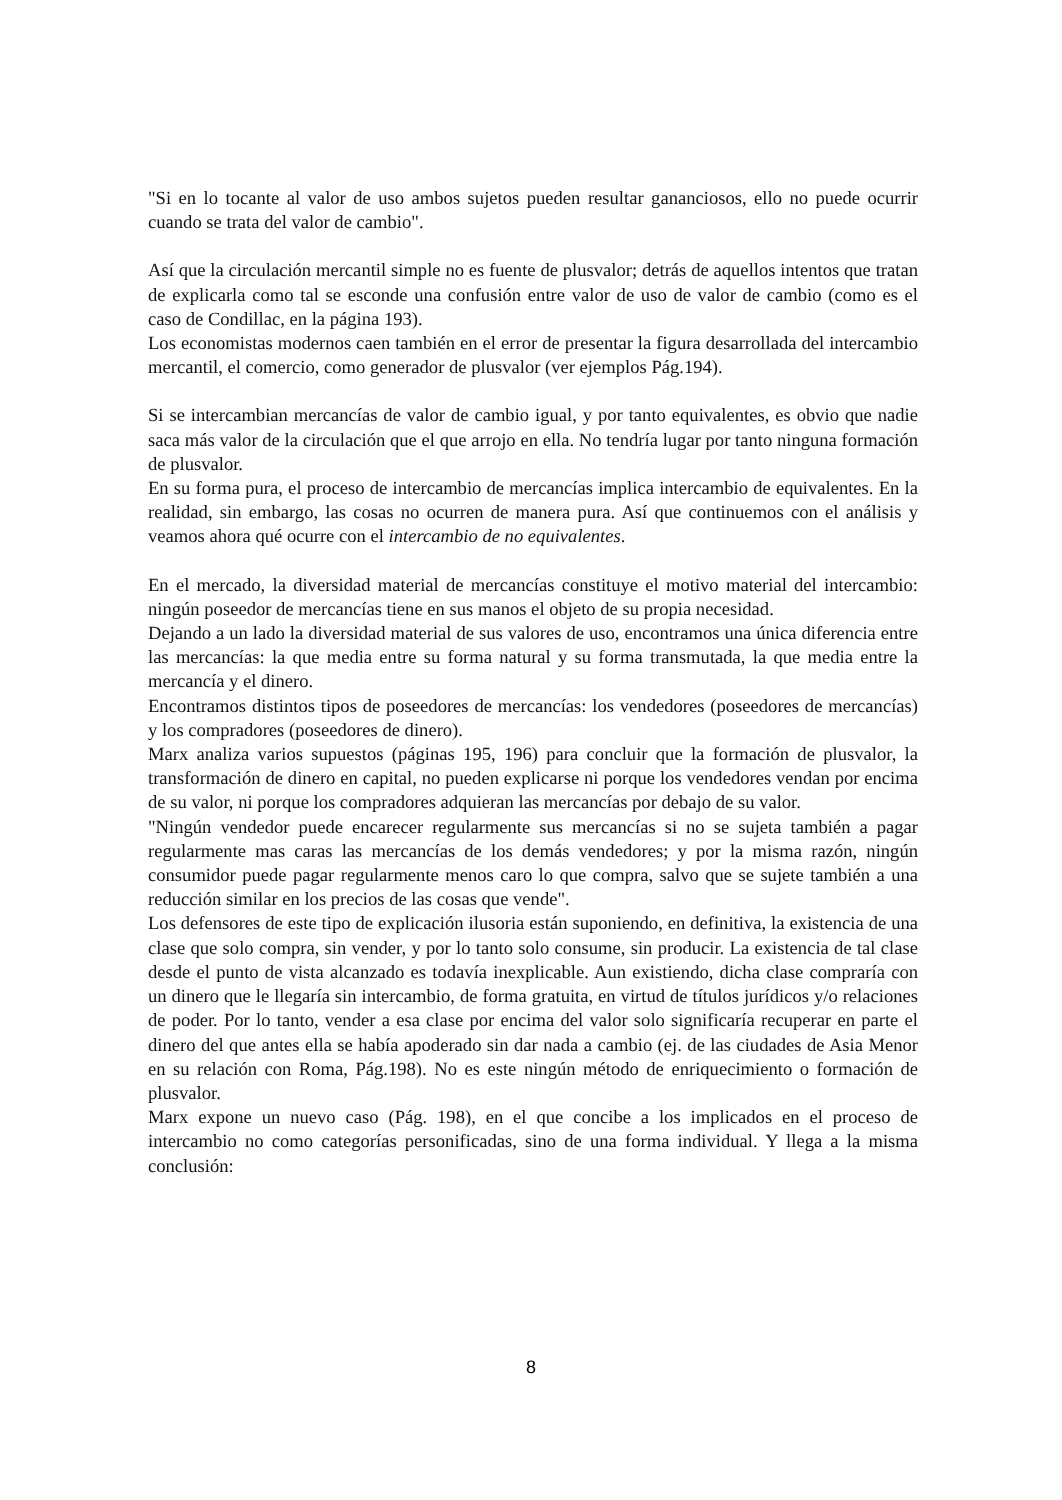"Si en lo tocante al valor de uso ambos sujetos pueden resultar gananciosos, ello no puede ocurrir cuando se trata del valor de cambio".
Así que la circulación mercantil simple no es fuente de plusvalor; detrás de aquellos intentos que tratan de explicarla como tal se esconde una confusión entre valor de uso de valor de cambio (como es el caso de Condillac, en la página 193).
Los economistas modernos caen también en el error de presentar la figura desarrollada del intercambio mercantil, el comercio, como generador de plusvalor (ver ejemplos Pág.194).
Si se intercambian mercancías de valor de cambio igual, y por tanto equivalentes, es obvio que nadie saca más valor de la circulación que el que arrojo en ella. No tendría lugar por tanto ninguna formación de plusvalor.
En su forma pura, el proceso de intercambio de mercancías implica intercambio de equivalentes. En la realidad, sin embargo, las cosas no ocurren de manera pura. Así que continuemos con el análisis y veamos ahora qué ocurre con el intercambio de no equivalentes.
En el mercado, la diversidad material de mercancías constituye el motivo material del intercambio: ningún poseedor de mercancías tiene en sus manos el objeto de su propia necesidad.
Dejando a un lado la diversidad material de sus valores de uso, encontramos una única diferencia entre las mercancías: la que media entre su forma natural y su forma transmutada, la que media entre la mercancía y el dinero.
Encontramos distintos tipos de poseedores de mercancías: los vendedores (poseedores de mercancías) y los compradores (poseedores de dinero).
Marx analiza varios supuestos (páginas 195, 196) para concluir que la formación de plusvalor, la transformación de dinero en capital, no pueden explicarse ni porque los vendedores vendan por encima de su valor, ni porque los compradores adquieran las mercancías por debajo de su valor.
"Ningún vendedor puede encarecer regularmente sus mercancías si no se sujeta también a pagar regularmente mas caras las mercancías de los demás vendedores; y por la misma razón, ningún consumidor puede pagar regularmente menos caro lo que compra, salvo que se sujete también a una reducción similar en los precios de las cosas que vende".
Los defensores de este tipo de explicación ilusoria están suponiendo, en definitiva, la existencia de una clase que solo compra, sin vender, y por lo tanto solo consume, sin producir. La existencia de tal clase desde el punto de vista alcanzado es todavía inexplicable. Aun existiendo, dicha clase compraría con un dinero que le llegaría sin intercambio, de forma gratuita, en virtud de títulos jurídicos y/o relaciones de poder. Por lo tanto, vender a esa clase por encima del valor solo significaría recuperar en parte el dinero del que antes ella se había apoderado sin dar nada a cambio (ej. de las ciudades de Asia Menor en su relación con Roma, Pág.198). No es este ningún método de enriquecimiento o formación de plusvalor.
Marx expone un nuevo caso (Pág. 198), en el que concibe a los implicados en el proceso de intercambio no como categorías personificadas, sino de una forma individual. Y llega a la misma conclusión:
8